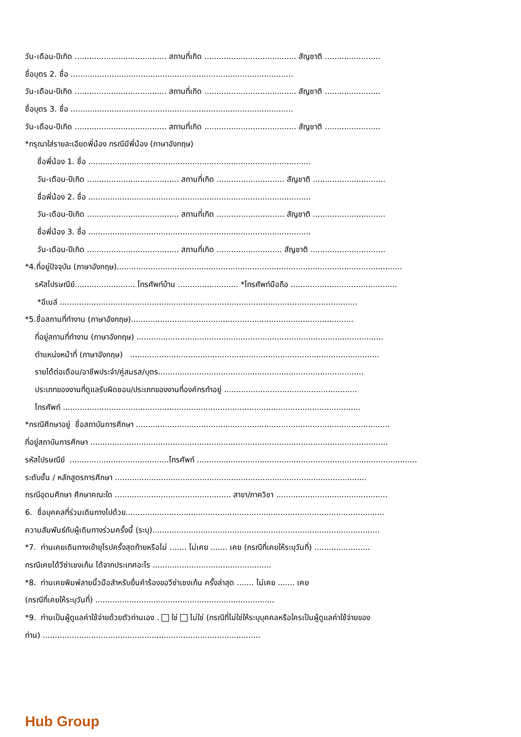วัน-เดือน-ปีเกิด ...................................... สถานที่เกิด ...................................... สัญชาติ .......................
ชื่อบุตร 2. ชื่อ ............................................................................................
วัน-เดือน-ปีเกิด ...................................... สถานที่เกิด ...................................... สัญชาติ .......................
ชื่อบุตร 3. ชื่อ ............................................................................................
วัน-เดือน-ปีเกิด ...................................... สถานที่เกิด ...................................... สัญชาติ .......................
*กรุณาใส่รายละเอียดพี่น้อง กรณีมีพี่น้อง (ภาษาอังกฤษ)
ชื่อพี่น้อง 1. ชื่อ ............................................................................................
วัน-เดือน-ปีเกิด ...................................... สถานที่เกิด ............................ สัญชาติ ..............................
ชื่อพี่น้อง 2. ชื่อ ............................................................................................
วัน-เดือน-ปีเกิด ...................................... สถานที่เกิด ............................ สัญชาติ ..............................
ชื่อพี่น้อง 3. ชื่อ ............................................................................................
วัน-เดือน-ปีเกิด ...................................... สถานที่เกิด ........................... สัญชาติ ...............................
*4.ที่อยู่ปัจจุบัน (ภาษาอังกฤษ)......................................................................................................................
รหัสไปรษณีย์......................... โทรศัพท์บ้าน ......................... *โทรศัพท์มือถือ ............................................
*อีเมล์ ...........................................................................................................................
*5.ชื่อสถานที่ทำงาน (ภาษาอังกฤษ)............................................................................................
ที่อยู่สถานที่ทำงาน (ภาษาอังกฤษ) ......................................................................................................
ตำแหน่งหน้าที่ (ภาษาอังกฤษ) .......................................................................................................
รายได้ต่อเดือน/อาชีพประจำ/คู่สมรส/บุตร.....................................................................................
ประเภทของงานที่ดูแลรับผิดชอบ/ประเภทของงานที่องค์กรทำอยู่ .......................................................
โทรศัพท์ ...........................................................................................................................
*กรณีศึกษาอยู่ ชื่อสถาบันการศึกษา .........................................................................................................
ที่อยู่สถาบันการศึกษา ...........................................................................................................................
รหัสไปรษณีย์ .........................................โทรศัพท์ ...........................................................................................
ระดับชั้น / หลักสูตรการศึกษา ........................................................................................................
กรณีอุดมศึกษา ศึกษาคณะใด ................................................ สาขา/ภาควิชา ..............................................
6. ชื่อบุคคลที่ร่วมเดินทางไปด้วย...........................................................................................................
ความสัมพันธ์กับผู้เดินทางร่วมครั้งนี้ (ระบุ)..............................................................................................
*7. ท่านเคยเดินทางเข้ายุโรปครั้งสุดท้ายหรือไม่ ....... ไม่เคย ....... เคย (กรณีที่เคยให้ระบุวันที่) .......................
กรณีเคยได้วีซ่าเชงเก้น ได้จากประเทศอะไร .................................................
*8. ท่านเคยพิมพ์ลายนิ้วมือสำหรับยื่นคำร้องขอวีซ่าเชงเก้น ครั้งล่าสุด ....... ไม่เคย ....... เคย
(กรณีที่เคยให้ระบุวันที่) ..........................................................................
*9. ท่านเป็นผู้ดูแลค่าใช้จ่ายด้วยตัวท่านเอง . ใช่ ไม่ใช่ (กรณีที่ไม่ใช่ให้ระบุบุคคลหรือใครเป็นผู้ดูแลค่าใช้จ่ายของ
ท่าน) ..........................................................................................
Hub Group